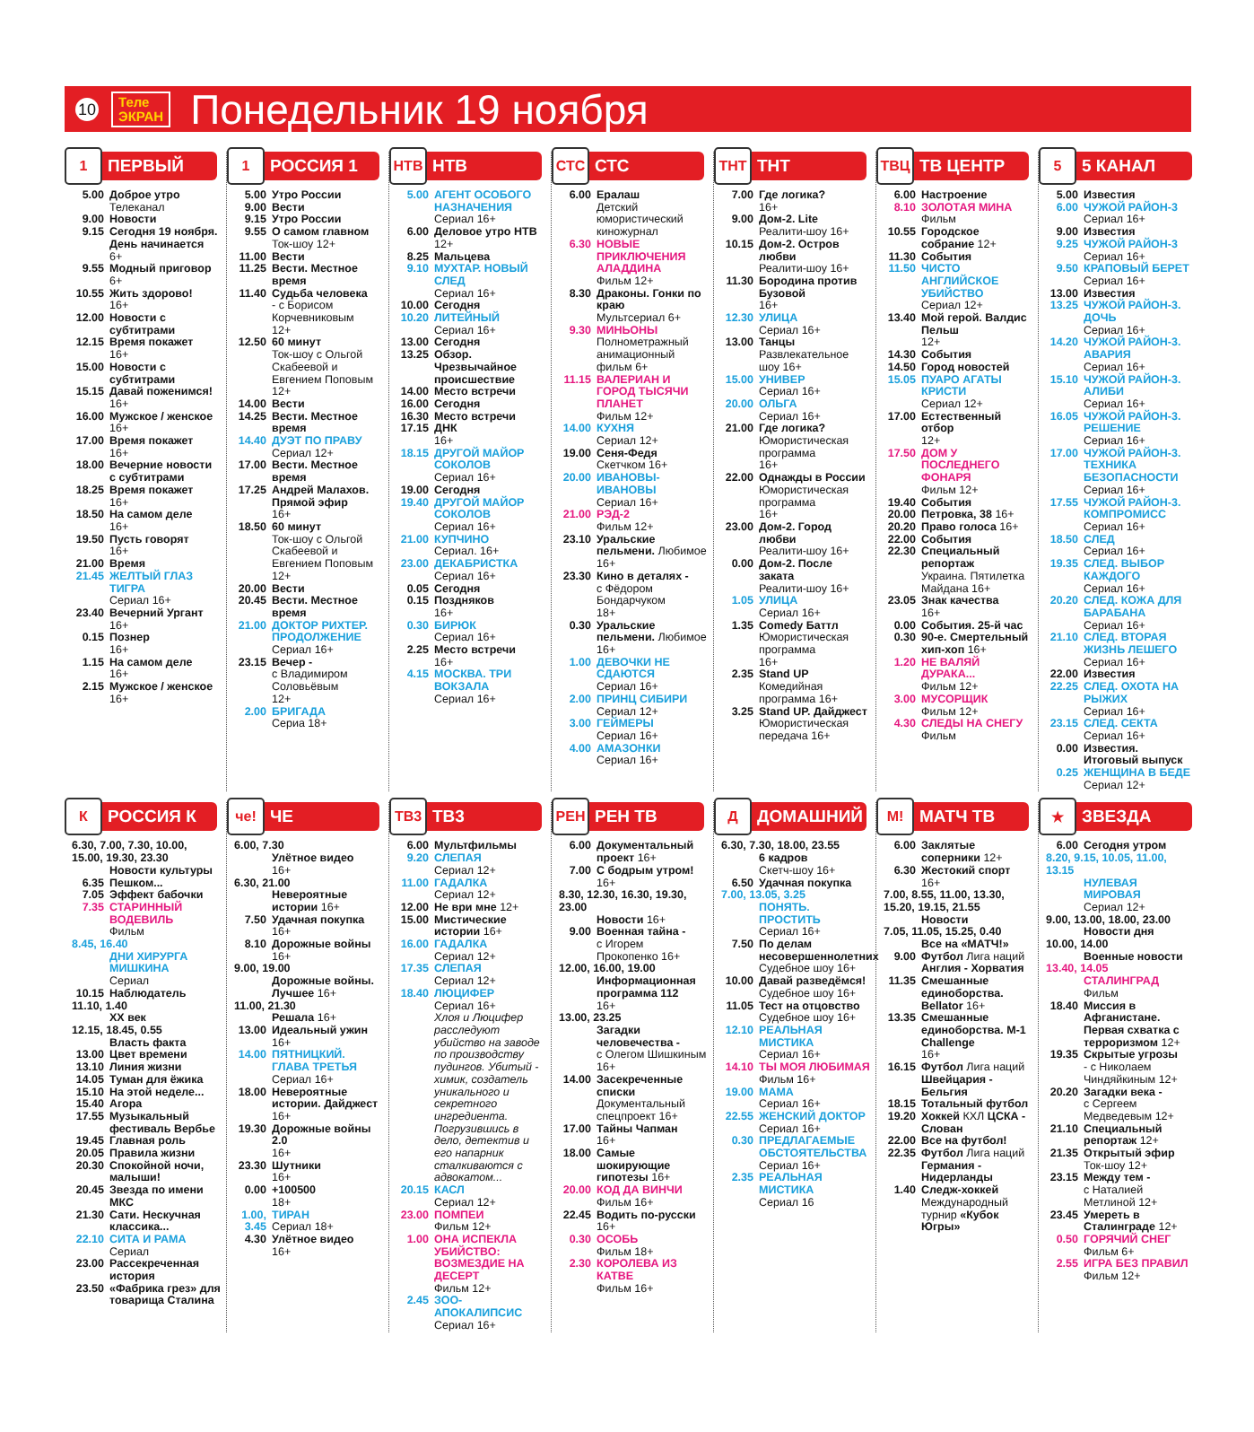10
Теле
ЭКРАН
Понедельник 19 ноября
1 ПЕРВЫЙ
5.00 Доброе утро
Телеканал
9.00 Новости
9.15 Сегодня 19 ноября. День начинается
6+
9.55 Модный приговор
6+
10.55 Жить здорово!
16+
12.00 Новости с субтитрами
12.15 Время покажет
16+
15.00 Новости с субтитрами
15.15 Давай поженимся!
16+
16.00 Мужское / женское
16+
17.00 Время покажет
16+
18.00 Вечерние новости с субтитрами
18.25 Время покажет
16+
18.50 На самом деле
16+
19.50 Пусть говорят
16+
21.00 Время
21.45 ЖЕЛТЫЙ ГЛАЗ ТИГРА
Сериал 16+
23.40 Вечерний Ургант
16+
0.15 Познер
16+
1.15 На самом деле
16+
2.15 Мужское / женское
16+
1 РОССИЯ 1
5.00 Утро России
9.00 Вести
9.15 Утро России
9.55 О самом главном
Ток-шоу 12+
11.00 Вести
11.25 Вести. Местное время
11.40 Судьба человека
- с Борисом Корчевниковым
12+
12.50 60 минут
Ток-шоу с Ольгой Скабеевой и Евгением Поповым
12+
14.00 Вести
14.25 Вести. Местное время
14.40 ДУЭТ ПО ПРАВУ
Сериал 12+
17.00 Вести. Местное время
17.25 Андрей Малахов. Прямой эфир
16+
18.50 60 минут
Ток-шоу с Ольгой Скабеевой и Евгением Поповым
12+
20.00 Вести
20.45 Вести. Местное время
21.00 ДОКТОР РИХТЕР. ПРОДОЛЖЕНИЕ
Сериал 16+
23.15 Вечер -
с Владимиром Соловьёвым
12+
2.00 БРИГАДА
Сериа 18+
НТВ НТВ
5.00 АГЕНТ ОСОБОГО НАЗНАЧЕНИЯ
Сериал 16+
6.00 Деловое утро НТВ
12+
8.25 Мальцева
9.10 МУХТАР. НОВЫЙ СЛЕД
Сериал 16+
10.00 Сегодня
10.20 ЛИТЕЙНЫЙ
Сериал 16+
13.00 Сегодня
13.25 Обзор. Чрезвычайное происшествие
14.00 Место встречи
16.00 Сегодня
16.30 Место встречи
17.15 ДНК
16+
18.15 ДРУГОЙ МАЙОР СОКОЛОВ
Сериал 16+
19.00 Сегодня
19.40 ДРУГОЙ МАЙОР СОКОЛОВ
Сериал 16+
21.00 КУПЧИНО
Сериал. 16+
23.00 ДЕКАБРИСТКА
Сериал 16+
0.05 Сегодня
0.15 Поздняков
16+
0.30 БИРЮК
Сериал 16+
2.25 Место встречи
16+
4.15 МОСКВА. ТРИ ВОКЗАЛА
Сериал 16+
СТС СТС
6.00 Ералаш
Детский юмористический киножурнал
6.30 НОВЫЕ ПРИКЛЮЧЕНИЯ АЛАДДИНА
Фильм 12+
8.30 Драконы. Гонки по краю
Мультсериал 6+
9.30 МИНЬОНЫ
Полнометражный анимационный фильм 6+
11.15 ВАЛЕРИАН И ГОРОД ТЫСЯЧИ ПЛАНЕТ
Фильм 12+
14.00 КУХНЯ
Сериал 12+
19.00 Сеня-Федя
Скетчком 16+
20.00 ИВАНОВЫ-ИВАНОВЫ
Сериал 16+
21.00 РЭД-2
Фильм 12+
23.10 Уральские пельмени. Любимое 16+
23.30 Кино в деталях -
с Фёдором Бондарчуком
18+
0.30 Уральские пельмени. Любимое 16+
1.00 ДЕВОЧКИ НЕ СДАЮТСЯ
Сериал 16+
2.00 ПРИНЦ СИБИРИ
Сериал 12+
3.00 ГЕЙМЕРЫ
Сериал 16+
4.00 АМАЗОНКИ
Сериал 16+
ТНТ ТНТ
7.00 Где логика?
16+
9.00 Дом-2. Lite
Реалити-шоу 16+
10.15 Дом-2. Остров любви
Реалити-шоу 16+
11.30 Бородина против Бузовой
16+
12.30 УЛИЦА
Сериал 16+
13.00 Танцы
Развлекательное шоу 16+
15.00 УНИВЕР
Сериал 16+
20.00 ОЛЬГА
Сериал 16+
21.00 Где логика?
Юмористическая программа
16+
22.00 Однажды в России
Юмористическая программа
16+
23.00 Дом-2. Город любви
Реалити-шоу 16+
0.00 Дом-2. После заката
Реалити-шоу 16+
1.05 УЛИЦА
Сериал 16+
1.35 Comedy Баттл
Юмористическая программа
16+
2.35 Stand UP
Комедийная программа 16+
3.25 Stand UP. Дайджест
Юмористическая передача 16+
ТВЦ ТВ ЦЕНТР
6.00 Настроение
8.10 ЗОЛОТАЯ МИНА
Фильм
10.55 Городское собрание 12+
11.30 События
11.50 ЧИСТО АНГЛИЙСКОЕ УБИЙСТВО
Сериал 12+
13.40 Мой герой. Валдис Пельш
12+
14.30 События
14.50 Город новостей
15.05 ПУАРО АГАТЫ КРИСТИ
Сериал 12+
17.00 Естественный отбор
12+
17.50 ДОМ У ПОСЛЕДНЕГО ФОНАРЯ
Фильм 12+
19.40 События
20.00 Петровка, 38 16+
20.20 Право голоса 16+
22.00 События
22.30 Специальный репортаж
Украина. Пятилетка Майдана 16+
23.05 Знак качества
16+
0.00 События. 25-й час
0.30 90-е. Смертельный хип-хоп 16+
1.20 НЕ ВАЛЯЙ ДУРАКА...
Фильм 12+
3.00 МУСОРЩИК
Фильм 12+
4.30 СЛЕДЫ НА СНЕГУ
Фильм
5 5 КАНАЛ
5.00 Известия
6.00 ЧУЖОЙ РАЙОН-3
Сериал 16+
9.00 Известия
9.25 ЧУЖОЙ РАЙОН-3
Сериал 16+
9.50 КРАПОВЫЙ БЕРЕТ
Сериал 16+
13.00 Известия
13.25 ЧУЖОЙ РАЙОН-3. ДОЧЬ
Сериал 16+
14.20 ЧУЖОЙ РАЙОН-3. АВАРИЯ
Сериал 16+
15.10 ЧУЖОЙ РАЙОН-3. АЛИБИ
Сериал 16+
16.05 ЧУЖОЙ РАЙОН-3. РЕШЕНИЕ
Сериал 16+
17.00 ЧУЖОЙ РАЙОН-3. ТЕХНИКА БЕЗОПАСНОСТИ
Сериал 16+
17.55 ЧУЖОЙ РАЙОН-3. КОМПРОМИСС
Сериал 16+
18.50 СЛЕД
Сериал 16+
19.35 СЛЕД. ВЫБОР КАЖДОГО
Сериал 16+
20.20 СЛЕД. КОЖА ДЛЯ БАРАБАНА
Сериал 16+
21.10 СЛЕД. ВТОРАЯ ЖИЗНЬ ЛЕШЕГО
Сериал 16+
22.00 Известия
22.25 СЛЕД. ОХОТА НА РЫЖИХ
Сериал 16+
23.15 СЛЕД. СЕКТА
Сериал 16+
0.00 Известия. Итоговый выпуск
0.25 ЖЕНЩИНА В БЕДЕ
Сериал 12+
К РОССИЯ К
6.30, 7.00, 7.30, 10.00, 15.00, 19.30, 23.30
Новости культуры
6.35 Пешком...
7.05 Эффект бабочки
7.35 СТАРИННЫЙ ВОДЕВИЛЬ
Фильм
8.45, 16.40
ДНИ ХИРУРГА МИШКИНА
Сериал
10.15 Наблюдатель
11.10, 1.40
XX век
12.15, 18.45, 0.55
Власть факта
13.00 Цвет времени
13.10 Линия жизни
14.05 Туман для ёжика
15.10 На этой неделе...
15.40 Агора
17.55 Музыкальный фестиваль Вербье
19.45 Главная роль
20.05 Правила жизни
20.30 Спокойной ночи, малыши!
20.45 Звезда по имени МКС
21.30 Сати. Нескучная классика...
22.10 СИТА И РАМА
Сериал
23.00 Рассекреченная история
23.50 «Фабрика грез» для товарища Сталина
че! ЧЕ
6.00, 7.30
Улётное видео
16+
6.30, 21.00
Невероятные истории 16+
7.50 Удачная покупка
16+
8.10 Дорожные войны
16+
9.00, 19.00
Дорожные войны. Лучшее 16+
11.00, 21.30
Решала 16+
13.00 Идеальный ужин
16+
14.00 ПЯТНИЦКИЙ. ГЛАВА ТРЕТЬЯ
Сериал 16+
18.00 Невероятные истории. Дайджест 16+
19.30 Дорожные войны 2.0
16+
23.30 Шутники
16+
0.00 +100500
18+
1.00, 3.45 ТИРАН
Сериал 18+
4.30 Улётное видео
16+
ТВ3 ТВ3
6.00 Мультфильмы
9.20 СЛЕПАЯ
Сериал 12+
11.00 ГАДАЛКА
Сериал 12+
12.00 Не ври мне 12+
15.00 Мистические истории 16+
16.00 ГАДАЛКА
Сериал 12+
17.35 СЛЕПАЯ
Сериал 12+
18.40 ЛЮЦИФЕР
Сериал 16+
Хлоя и Люцифер расследуют убийство на заводе по производству пудингов. Убитый - химик, создатель уникального и секретного ингредиента. Погрузившись в дело, детектив и его напарник сталкиваются с адвокатом...
20.15 КАСЛ
Сериал 12+
23.00 ПОМПЕИ
Фильм 12+
1.00 ОНА ИСПЕКЛА УБИЙСТВО: ВОЗМЕЗДИЕ НА ДЕСЕРТ
Фильм 12+
2.45 ЗОО-АПОКАЛИПСИС Сериал 16+
РЕН РЕН ТВ
6.00 Документальный проект 16+
7.00 С бодрым утром!
16+
8.30, 12.30, 16.30, 19.30, 23.00
Новости 16+
9.00 Военная тайна -
с Игорем Прокопенко 16+
12.00, 16.00, 19.00
Информационная программа 112
16+
13.00, 23.25
Загадки человечества -
с Олегом Шишкиным 16+
14.00 Засекреченные списки
Документальный спецпроект 16+
17.00 Тайны Чапман
16+
18.00 Самые шокирующие гипотезы 16+
20.00 КОД ДА ВИНЧИ
Фильм 16+
22.45 Водить по-русски 16+
0.30 ОСОБЬ
Фильм 18+
2.30 КОРОЛЕВА ИЗ КАТВЕ
Фильм 16+
Д ДОМАШНИЙ
6.30, 7.30, 18.00, 23.55
6 кадров
Скетч-шоу 16+
6.50 Удачная покупка
7.00, 13.05, 3.25
ПОНЯТЬ. ПРОСТИТЬ
Сериал 16+
7.50 По делам несовершеннолетних
Судебное шоу 16+
10.00 Давай разведёмся!
Судебное шоу 16+
11.05 Тест на отцовство
Судебное шоу 16+
12.10 РЕАЛЬНАЯ МИСТИКА
Сериал 16+
14.10 ТЫ МОЯ ЛЮБИМАЯ
Фильм 16+
19.00 МАМА
Сериал 16+
22.55 ЖЕНСКИЙ ДОКТОР
Сериал 16+
0.30 ПРЕДЛАГАЕМЫЕ ОБСТОЯТЕЛЬСТВА
Сериал 16+
2.35 РЕАЛЬНАЯ МИСТИКА
Сериал 16
М! МАТЧ ТВ
6.00 Заклятые соперники 12+
6.30 Жестокий спорт
16+
7.00, 8.55, 11.00, 13.30, 15.20, 19.15, 21.55
Новости
7.05, 11.05, 15.25, 0.40
Все на «МАТЧ!»
9.00 Футбол Лига наций Англия - Хорватия
11.35 Смешанные единоборства. Bellator 16+
13.35 Смешанные единоборства. M-1 Challenge
16+
16.15 Футбол Лига наций Швейцария - Бельгия
18.15 Тотальный футбол
19.20 Хоккей КХЛ ЦСКА - Слован
22.00 Все на футбол!
22.35 Футбол Лига наций Германия - Нидерланды
1.40 Следж-хоккей
Международный турнир «Кубок Югры»
★ ЗВЕЗДА
6.00 Сегодня утром
8.20, 9.15, 10.05, 11.00, 13.15
НУЛЕВАЯ МИРОВАЯ
Сериал 12+
9.00, 13.00, 18.00, 23.00
Новости дня
10.00, 14.00
Военные новости
13.40, 14.05
СТАЛИНГРАД
Фильм
18.40 Миссия в Афганистане. Первая схватка с терроризмом 12+
19.35 Скрытые угрозы
- с Николаем Чиндяйкиным 12+
20.20 Загадки века -
с Сергеем Медведевым 12+
21.10 Специальный репортаж 12+
21.35 Открытый эфир
Ток-шоу 12+
23.15 Между тем -
с Наталией Метлиной 12+
23.45 Умереть в Сталинграде 12+
0.50 ГОРЯЧИЙ СНЕГ
Фильм 6+
2.55 ИГРА БЕЗ ПРАВИЛ
Фильм 12+